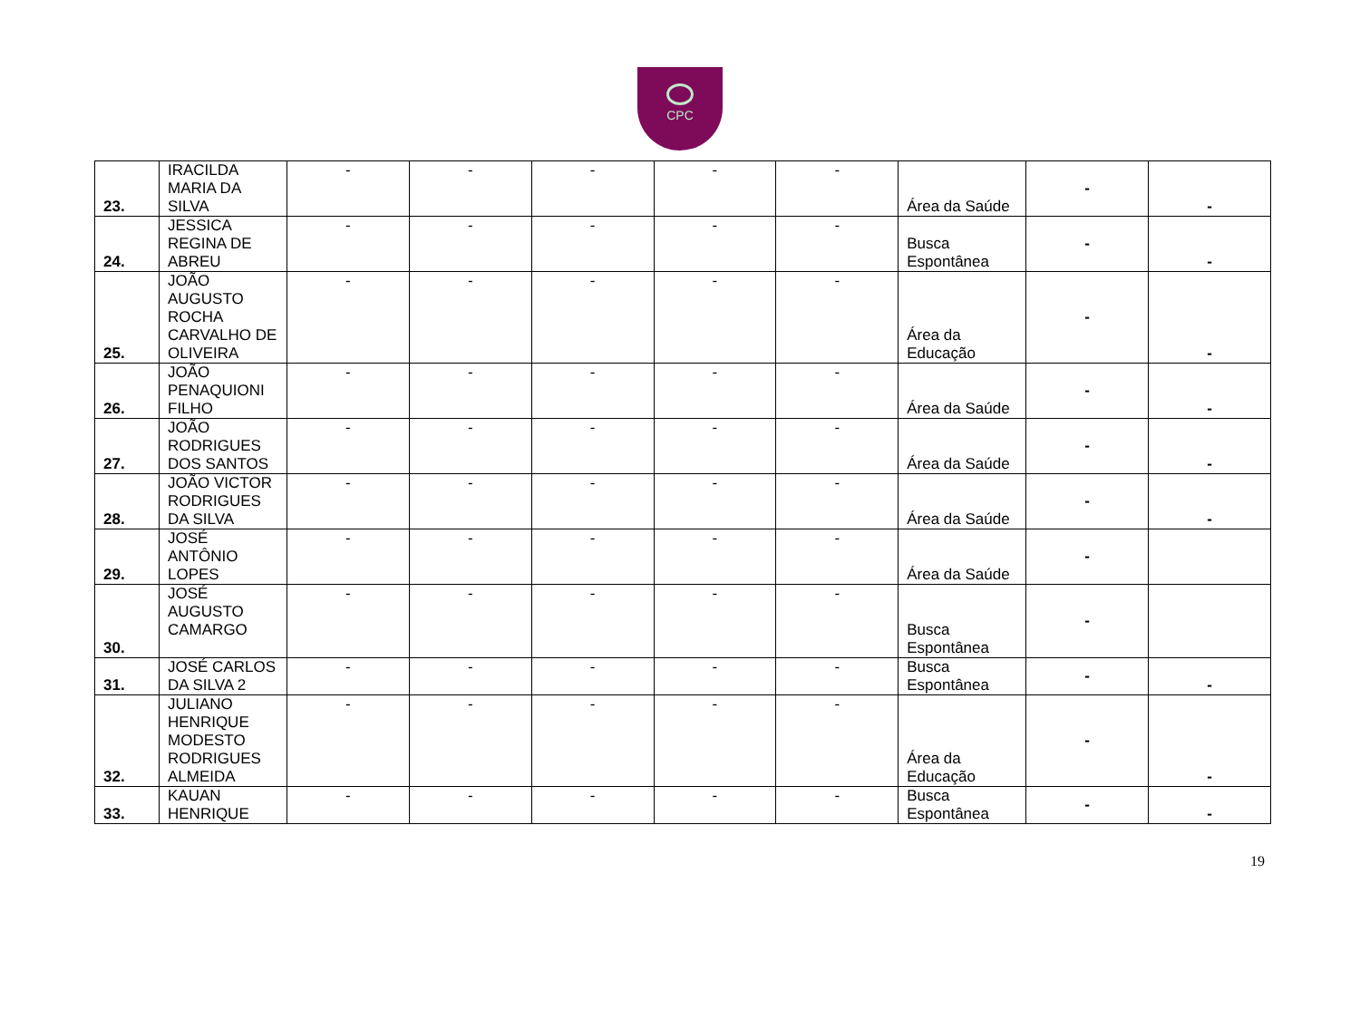CPC
| 23. | IRACILDA MARIA DA SILVA | - | - | - | - | - | Área da Saúde | - | - |
| 24. | JESSICA REGINA DE ABREU | - | - | - | - | - | Busca Espontânea | - | - |
| 25. | JOÃO AUGUSTO ROCHA CARVALHO DE OLIVEIRA | - | - | - | - | - | Área da Educação | - | - |
| 26. | JOÃO PENAQUIONI FILHO | - | - | - | - | - | Área da Saúde | - | - |
| 27. | JOÃO RODRIGUES DOS SANTOS | - | - | - | - | - | Área da Saúde | - | - |
| 28. | JOÃO VICTOR RODRIGUES DA SILVA | - | - | - | - | - | Área da Saúde | - | - |
| 29. | JOSÉ ANTÔNIO LOPES | - | - | - | - | - | Área da Saúde | - | |
| 30. | JOSÉ AUGUSTO CAMARGO | - | - | - | - | - | Busca Espontânea | - | |
| 31. | JOSÉ CARLOS DA SILVA 2 | - | - | - | - | - | Busca Espontânea | - | - |
| 32. | JULIANO HENRIQUE MODESTO RODRIGUES ALMEIDA | - | - | - | - | - | Área da Educação | - | - |
| 33. | KAUAN HENRIQUE | - | - | - | - | - | Busca Espontânea | - | - |
19